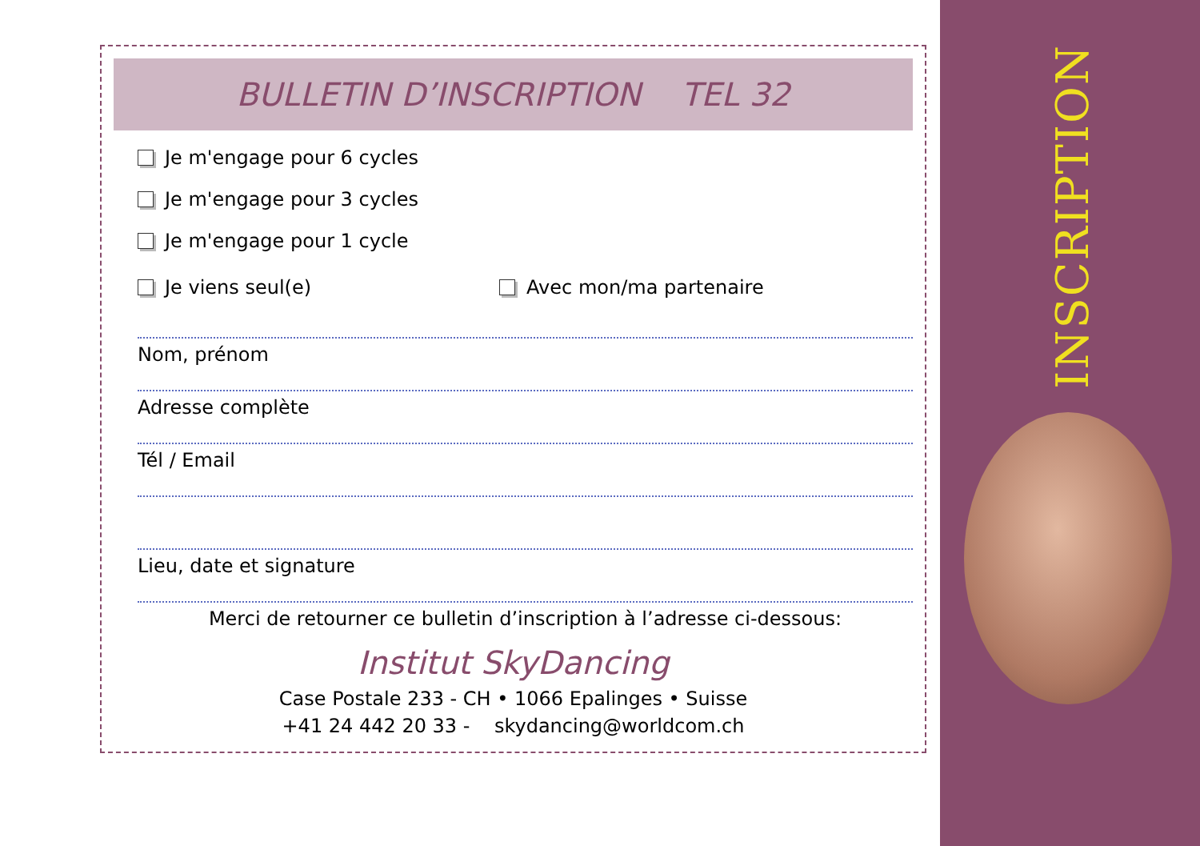INSCRIPTION
BULLETIN D’INSCRIPTION TEL 32
Je m'engage pour 6 cycles
Je m'engage pour 3 cycles
Je m'engage pour 1 cycle
Je viens seul(e) Avec mon/ma partenaire
Nom, prénom
Adresse complète
Tél / Email
Lieu, date et signature
Merci de retourner ce bulletin d’inscription à l’adresse ci-dessous:
Institut SkyDancing
Case Postale 233 - CH • 1066 Epalinges • Suisse
+41 24 442 20 33 - skydancing@worldcom.ch